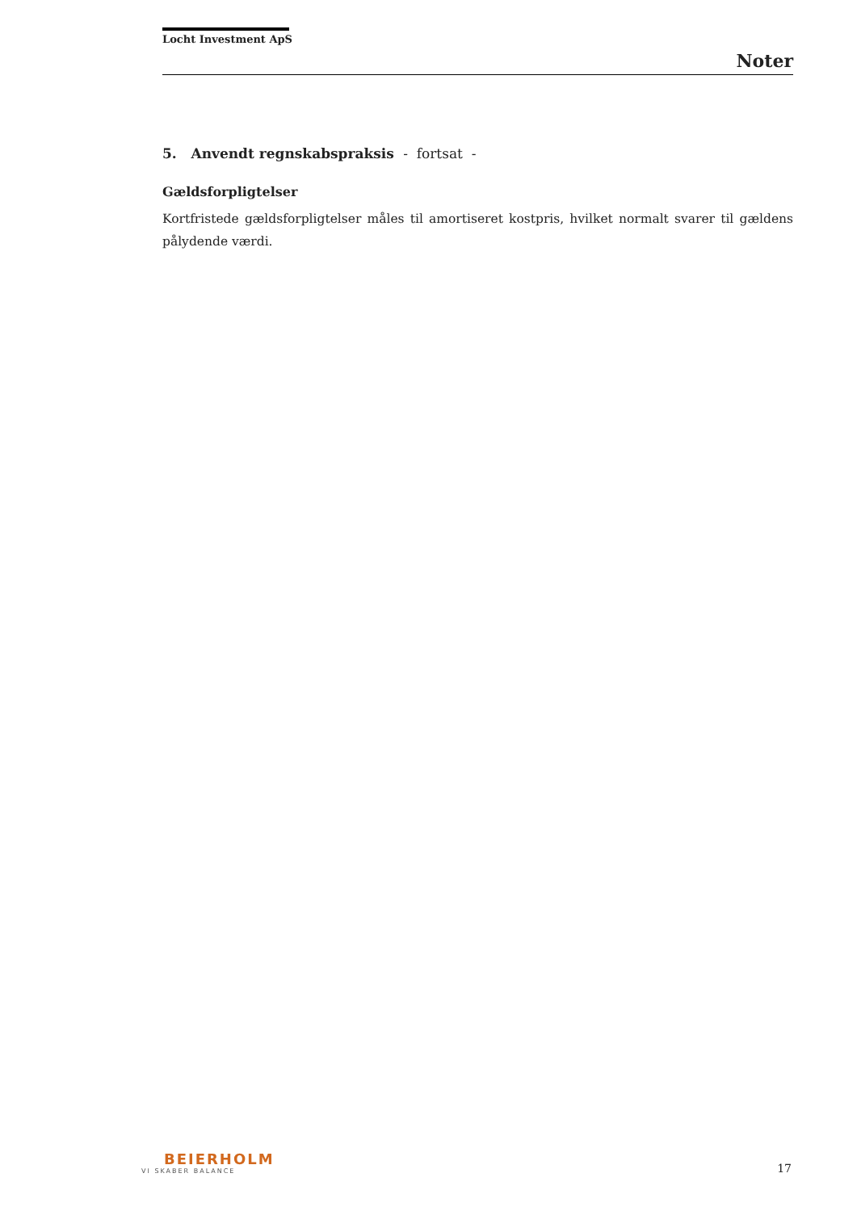Locht Investment ApS
Noter
5. Anvendt regnskabspraksis - fortsat -
Gældsforpligtelser
Kortfristede gældsforpligtelser måles til amortiseret kostpris, hvilket normalt svarer til gældens pålydende værdi.
BEIERHOLM
VI SKABER BALANCE
17